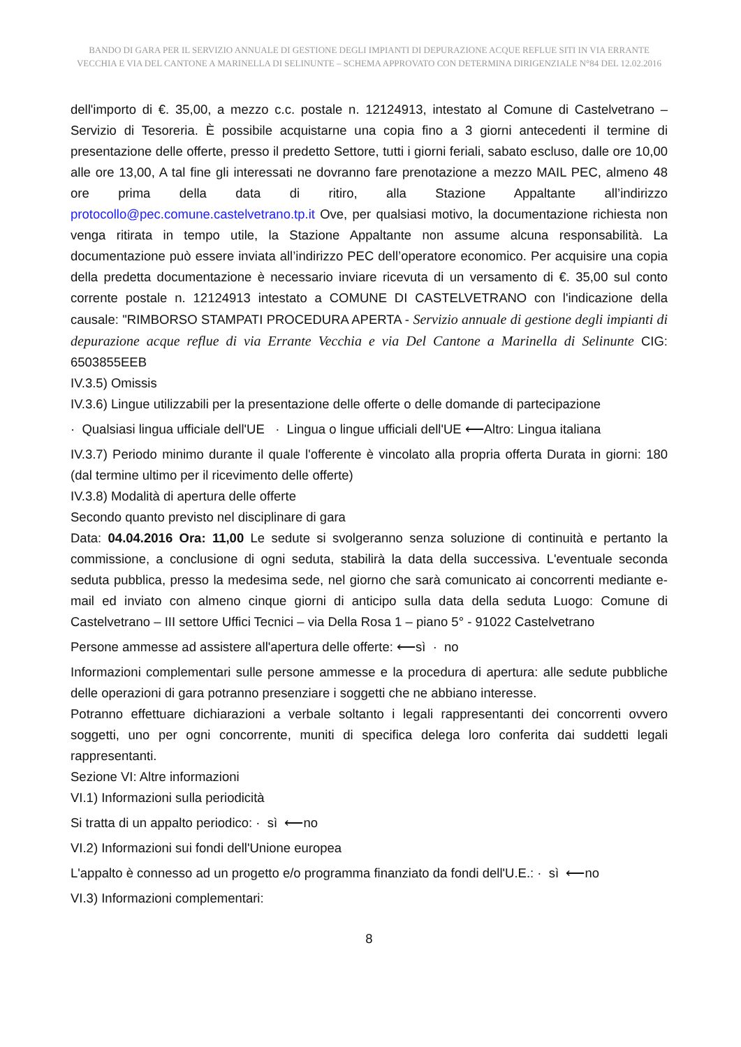BANDO DI GARA PER IL SERVIZIO ANNUALE DI GESTIONE DEGLI IMPIANTI DI DEPURAZIONE ACQUE REFLUE SITI IN VIA ERRANTE VECCHIA E VIA DEL CANTONE A MARINELLA DI SELINUNTE – SCHEMA APPROVATO CON DETERMINA DIRIGENZIALE N°84 DEL 12.02.2016
dell'importo di €. 35,00, a mezzo c.c. postale n. 12124913, intestato al Comune di Castelvetrano – Servizio di Tesoreria. È possibile acquistarne una copia fino a 3 giorni antecedenti il termine di presentazione delle offerte, presso il predetto Settore, tutti i giorni feriali, sabato escluso, dalle ore 10,00 alle ore 13,00, A tal fine gli interessati ne dovranno fare prenotazione a mezzo MAIL PEC, almeno 48 ore prima della data di ritiro, alla Stazione Appaltante all’indirizzo protocollo@pec.comune.castelvetrano.tp.it Ove, per qualsiasi motivo, la documentazione richiesta non venga ritirata in tempo utile, la Stazione Appaltante non assume alcuna responsabilità. La documentazione può essere inviata all’indirizzo PEC dell’operatore economico. Per acquisire una copia della predetta documentazione è necessario inviare ricevuta di un versamento di €. 35,00 sul conto corrente postale n. 12124913 intestato a COMUNE DI CASTELVETRANO con l'indicazione della causale: "RIMBORSO STAMPATI PROCEDURA APERTA - Servizio annuale di gestione degli impianti di depurazione acque reflue di via Errante Vecchia e via Del Cantone a Marinella di Selinunte CIG: 6503855EEB
IV.3.5) Omissis
IV.3.6) Lingue utilizzabili per la presentazione delle offerte o delle domande di partecipazione
· Qualsiasi lingua ufficiale dell'UE · Lingua o lingue ufficiali dell'UE ⟵Altro: Lingua italiana
IV.3.7) Periodo minimo durante il quale l'offerente è vincolato alla propria offerta Durata in giorni: 180 (dal termine ultimo per il ricevimento delle offerte)
IV.3.8) Modalità di apertura delle offerte
Secondo quanto previsto nel disciplinare di gara
Data: 04.04.2016 Ora: 11,00 Le sedute si svolgeranno senza soluzione di continuità e pertanto la commissione, a conclusione di ogni seduta, stabilirà la data della successiva. L'eventuale seconda seduta pubblica, presso la medesima sede, nel giorno che sarà comunicato ai concorrenti mediante e-mail ed inviato con almeno cinque giorni di anticipo sulla data della seduta Luogo: Comune di Castelvetrano – III settore Uffici Tecnici – via Della Rosa 1 – piano 5° - 91022 Castelvetrano
Persone ammesse ad assistere all'apertura delle offerte: ⟵sì · no
Informazioni complementari sulle persone ammesse e la procedura di apertura: alle sedute pubbliche delle operazioni di gara potranno presenziare i soggetti che ne abbiano interesse.
Potranno effettuare dichiarazioni a verbale soltanto i legali rappresentanti dei concorrenti ovvero soggetti, uno per ogni concorrente, muniti di specifica delega loro conferita dai suddetti legali rappresentanti.
Sezione VI: Altre informazioni
VI.1) Informazioni sulla periodicità
Si tratta di un appalto periodico: · sì ⟵no
VI.2) Informazioni sui fondi dell'Unione europea
L'appalto è connesso ad un progetto e/o programma finanziato da fondi dell'U.E.: · sì ⟵no
VI.3) Informazioni complementari:
8